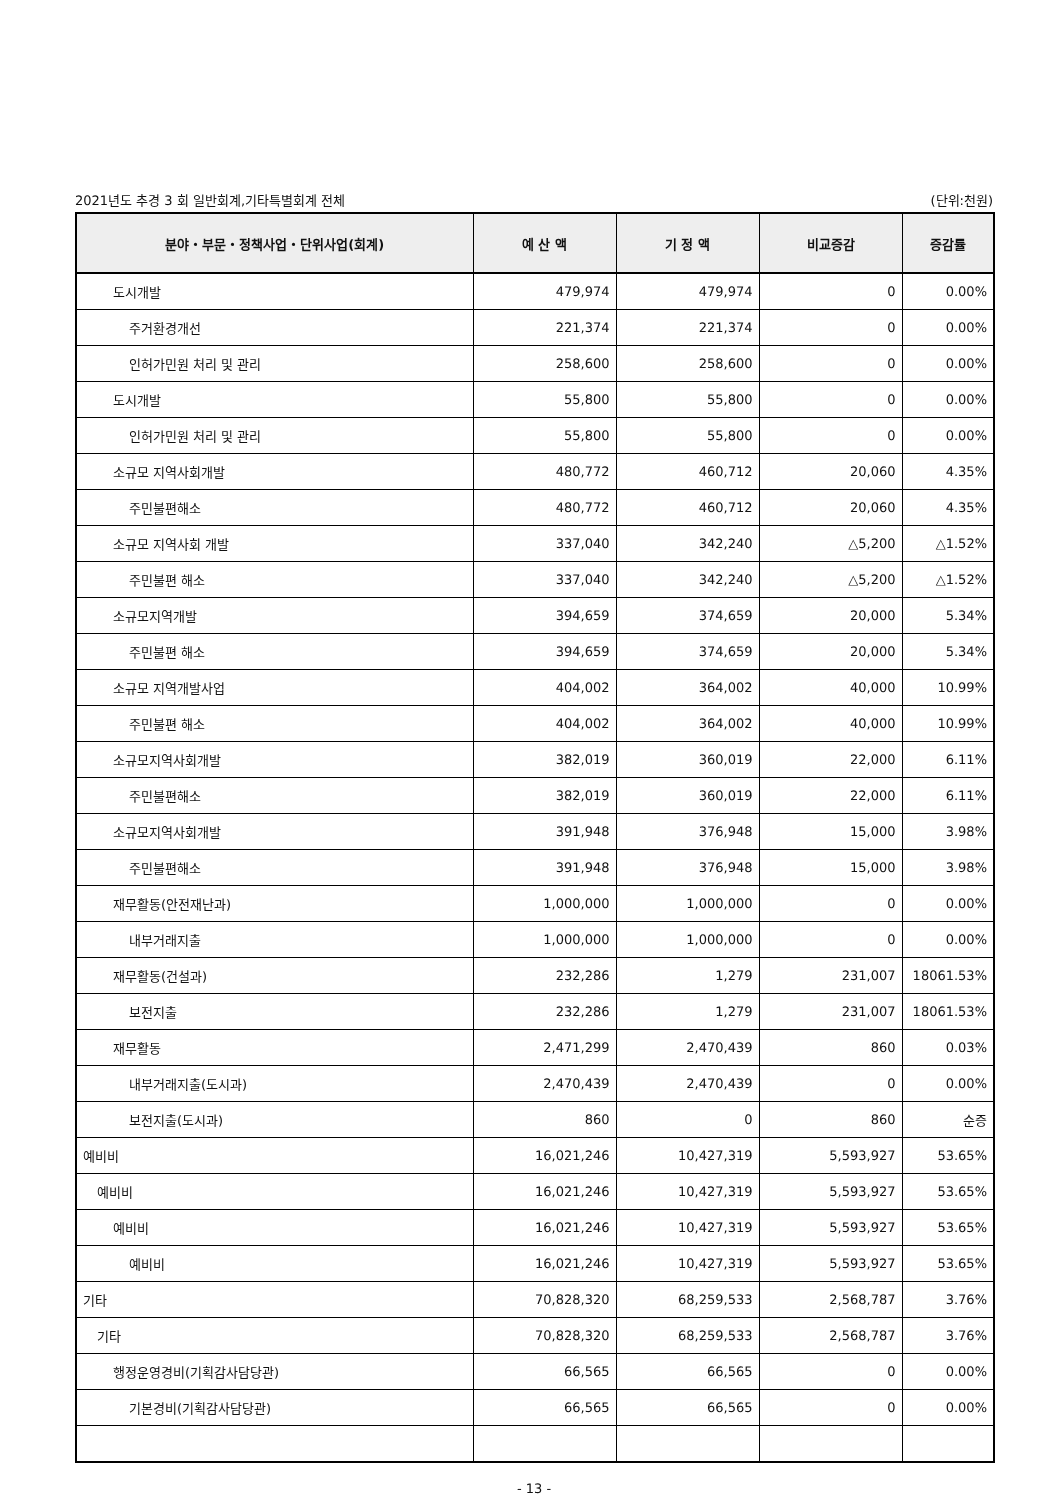2021년도 추경 3 회 일반회계,기타특별회계 전체 (단위:천원)
| 분야・부문・정책사업・단위사업(회계) | 예 산 액 | 기 정 액 | 비교증감 | 증감률 |
| --- | --- | --- | --- | --- |
| 도시개발 | 479,974 | 479,974 | 0 | 0.00% |
| 주거환경개선 | 221,374 | 221,374 | 0 | 0.00% |
| 인허가민원 처리 및 관리 | 258,600 | 258,600 | 0 | 0.00% |
| 도시개발 | 55,800 | 55,800 | 0 | 0.00% |
| 인허가민원 처리 및 관리 | 55,800 | 55,800 | 0 | 0.00% |
| 소규모 지역사회개발 | 480,772 | 460,712 | 20,060 | 4.35% |
| 주민불편해소 | 480,772 | 460,712 | 20,060 | 4.35% |
| 소규모 지역사회 개발 | 337,040 | 342,240 | △5,200 | △1.52% |
| 주민불편 해소 | 337,040 | 342,240 | △5,200 | △1.52% |
| 소규모지역개발 | 394,659 | 374,659 | 20,000 | 5.34% |
| 주민불편 해소 | 394,659 | 374,659 | 20,000 | 5.34% |
| 소규모 지역개발사업 | 404,002 | 364,002 | 40,000 | 10.99% |
| 주민불편 해소 | 404,002 | 364,002 | 40,000 | 10.99% |
| 소규모지역사회개발 | 382,019 | 360,019 | 22,000 | 6.11% |
| 주민불편해소 | 382,019 | 360,019 | 22,000 | 6.11% |
| 소규모지역사회개발 | 391,948 | 376,948 | 15,000 | 3.98% |
| 주민불편해소 | 391,948 | 376,948 | 15,000 | 3.98% |
| 재무활동(안전재난과) | 1,000,000 | 1,000,000 | 0 | 0.00% |
| 내부거래지출 | 1,000,000 | 1,000,000 | 0 | 0.00% |
| 재무활동(건설과) | 232,286 | 1,279 | 231,007 | 18061.53% |
| 보전지출 | 232,286 | 1,279 | 231,007 | 18061.53% |
| 재무활동 | 2,471,299 | 2,470,439 | 860 | 0.03% |
| 내부거래지출(도시과) | 2,470,439 | 2,470,439 | 0 | 0.00% |
| 보전지출(도시과) | 860 | 0 | 860 | 순증 |
| 예비비 | 16,021,246 | 10,427,319 | 5,593,927 | 53.65% |
| 예비비 | 16,021,246 | 10,427,319 | 5,593,927 | 53.65% |
| 예비비 | 16,021,246 | 10,427,319 | 5,593,927 | 53.65% |
| 예비비 | 16,021,246 | 10,427,319 | 5,593,927 | 53.65% |
| 기타 | 70,828,320 | 68,259,533 | 2,568,787 | 3.76% |
| 기타 | 70,828,320 | 68,259,533 | 2,568,787 | 3.76% |
| 행정운영경비(기획감사담당관) | 66,565 | 66,565 | 0 | 0.00% |
| 기본경비(기획감사담당관) | 66,565 | 66,565 | 0 | 0.00% |
- 13 -